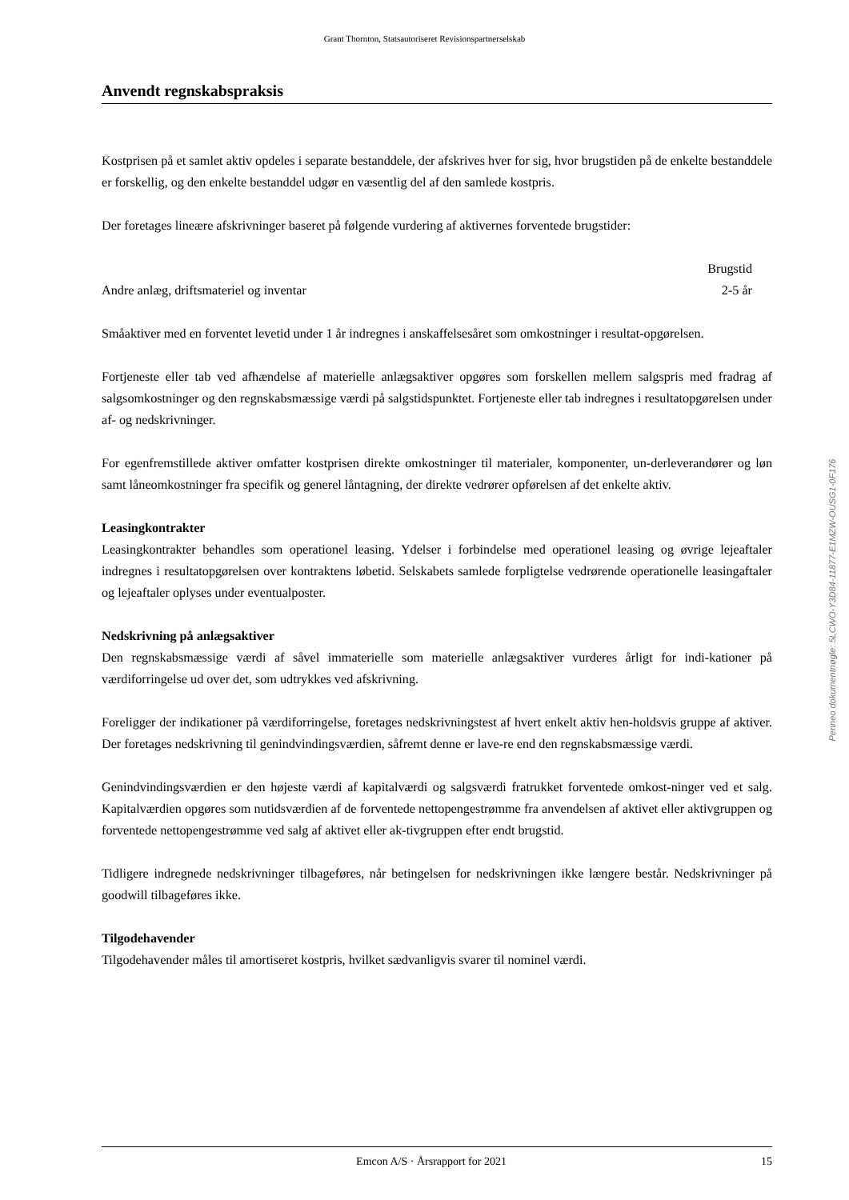Grant Thornton, Statsautoriseret Revisionspartnerselskab
Anvendt regnskabspraksis
Kostprisen på et samlet aktiv opdeles i separate bestanddele, der afskrives hver for sig, hvor brugstiden på de enkelte bestanddele er forskellig, og den enkelte bestanddel udgør en væsentlig del af den samlede kostpris.
Der foretages lineære afskrivninger baseret på følgende vurdering af aktivernes forventede brugstider:
| | Brugstid |
| --- | --- |
| Andre anlæg, driftsmateriel og inventar | 2-5 år |
Småaktiver med en forventet levetid under 1 år indregnes i anskaffelsesåret som omkostninger i resultat-opgørelsen.
Fortjeneste eller tab ved afhændelse af materielle anlægsaktiver opgøres som forskellen mellem salgspris med fradrag af salgsomkostninger og den regnskabsmæssige værdi på salgstidspunktet. Fortjeneste eller tab indregnes i resultatopgørelsen under af- og nedskrivninger.
For egenfremstillede aktiver omfatter kostprisen direkte omkostninger til materialer, komponenter, un-derleverandører og løn samt låneomkostninger fra specifik og generel låntagning, der direkte vedrører opførelsen af det enkelte aktiv.
Leasingkontrakter
Leasingkontrakter behandles som operationel leasing. Ydelser i forbindelse med operationel leasing og øvrige lejeaftaler indregnes i resultatopgørelsen over kontraktens løbetid. Selskabets samlede forpligtelse vedrørende operationelle leasingaftaler og lejeaftaler oplyses under eventualposter.
Nedskrivning på anlægsaktiver
Den regnskabsmæssige værdi af såvel immaterielle som materielle anlægsaktiver vurderes årligt for indi-kationer på værdiforringelse ud over det, som udtrykkes ved afskrivning.
Foreligger der indikationer på værdiforringelse, foretages nedskrivningstest af hvert enkelt aktiv hen-holdsvis gruppe af aktiver. Der foretages nedskrivning til genindvindingsværdien, såfremt denne er lave-re end den regnskabsmæssige værdi.
Genindvindingsværdien er den højeste værdi af kapitalværdi og salgsværdi fratrukket forventede omkost-ninger ved et salg. Kapitalværdien opgøres som nutidsværdien af de forventede nettopengestrømme fra anvendelsen af aktivet eller aktivgruppen og forventede nettopengestrømme ved salg af aktivet eller ak-tivgruppen efter endt brugstid.
Tidligere indregnede nedskrivninger tilbageføres, når betingelsen for nedskrivningen ikke længere består. Nedskrivninger på goodwill tilbageføres ikke.
Tilgodehavender
Tilgodehavender måles til amortiseret kostpris, hvilket sædvanligvis svarer til nominel værdi.
Penneo dokumentnøgle: 5LCWO-Y3D84-11877-E1MZW-OUSG1-0F176
Emcon A/S · Årsrapport for 2021 15